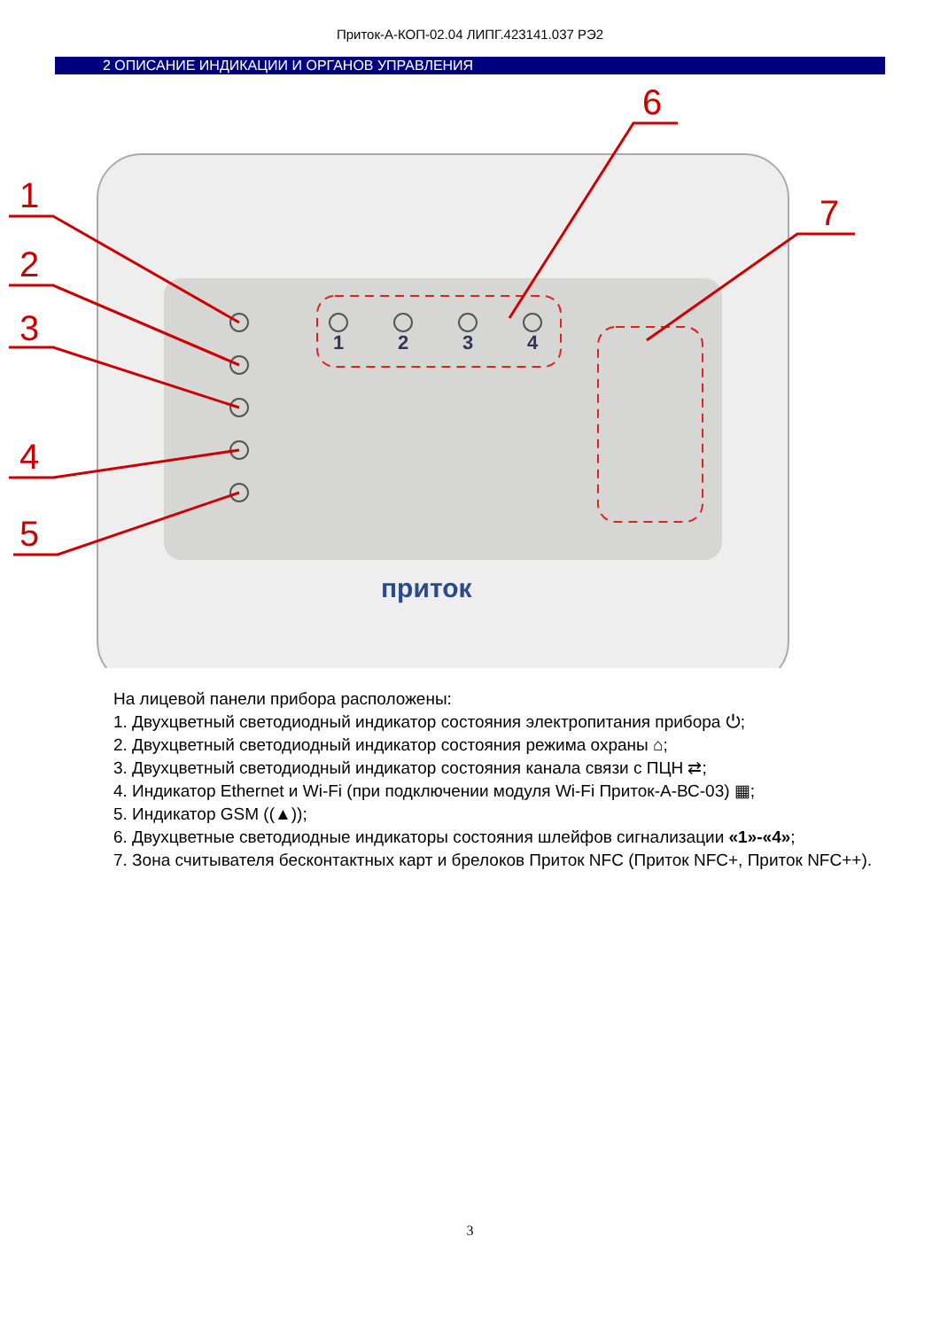Приток-А-КОП-02.04 ЛИПГ.423141.037 РЭ2
2 ОПИСАНИЕ ИНДИКАЦИИ И ОРГАНОВ УПРАВЛЕНИЯ
1
2
3
4
приток
1
2
3
4
5
6
7
На лицевой панели прибора расположены:
1. Двухцветный светодиодный индикатор состояния электропитания прибора ⏻;
2. Двухцветный светодиодный индикатор состояния режима охраны ⌂;
3. Двухцветный светодиодный индикатор состояния канала связи с ПЦН ⇄;
4. Индикатор Ethernet и Wi-Fi (при подключении модуля Wi-Fi Приток-А-ВС-03) ▦;
5. Индикатор GSM ((▲));
6. Двухцветные светодиодные индикаторы состояния шлейфов сигнализации «1»-«4»;
7. Зона считывателя бесконтактных карт и брелоков Приток NFC (Приток NFC+, Приток NFC++).
3